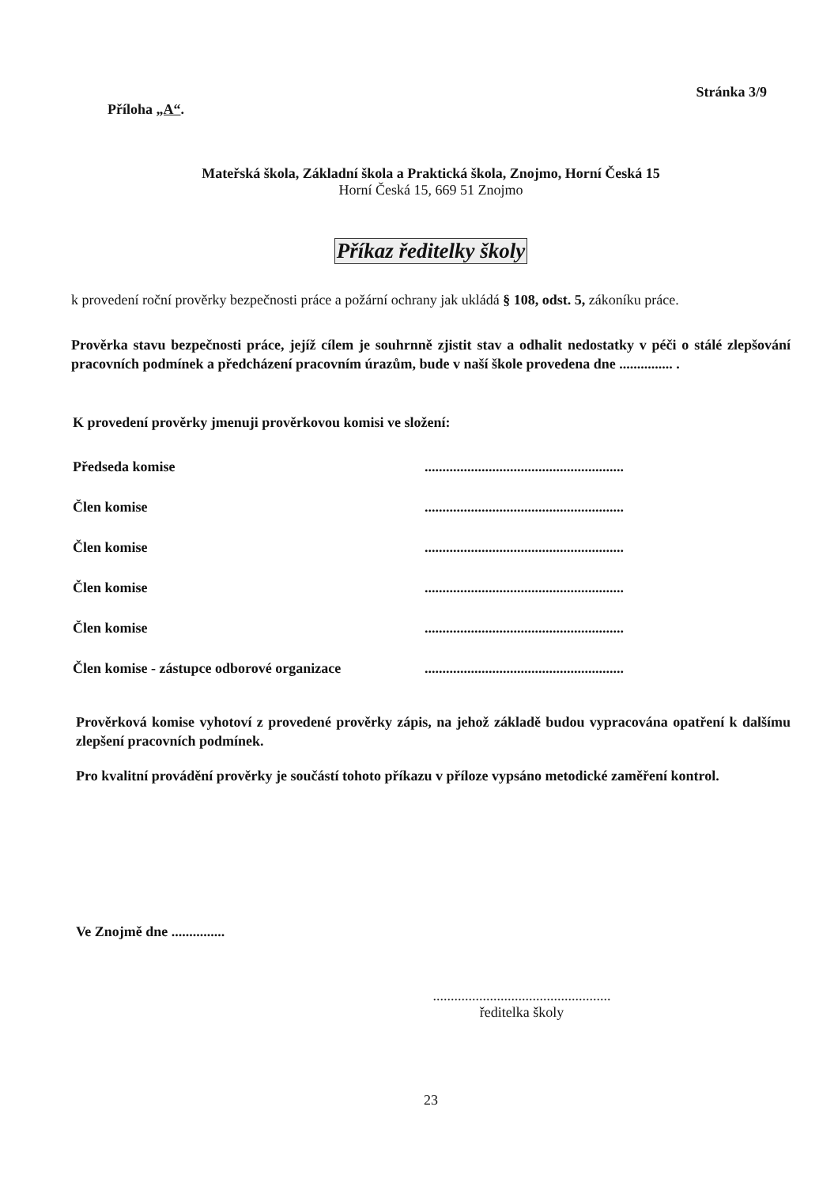Příloha „A“. Stránka 3/9
Mateřská škola, Základní škola a Praktická škola, Znojmo, Horní Česká 15
Horní Česká 15, 669 51 Znojmo
Příkaz ředitelky školy
k provedení roční prověrky bezpečnosti práce a požární ochrany jak ukládá § 108, odst. 5, zákoníku práce.
Prověrka stavu bezpečnosti práce, jejíž cílem je souhrnně zjistit stav a odhalit nedostatky v péči o stálé zlepšování pracovních podmínek a předcházení pracovním úrazům, bude v naší škole provedena dne ............... .
K provedení prověrky jmenuji prověrkovou komisi ve složení:
Předseda komise........................................................
Člen komise........................................................
Člen komise........................................................
Člen komise........................................................
Člen komise........................................................
Člen komise - zástupce odborové organizace........................................................
Prověrková komise vyhotoví z provedené prověrky zápis, na jehož základě budou vypracována opatření k dalšímu zlepšení pracovních podmínek.
Pro kvalitní provádění prověrky je součástí tohoto příkazu v příloze vypsáno metodické zaměření kontrol.
Ve Znojmě dne ...............
..................................................
ředitelka školy
23